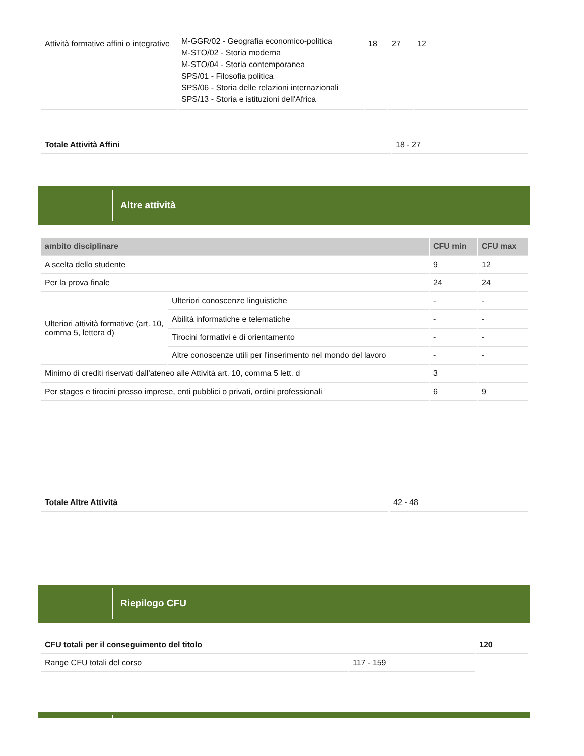| Attività formative affini o integrative | M-GGR/02 - Geografia economico-politica M-STO/02 - Storia moderna M-STO/04 - Storia contemporanea SPS/01 - Filosofia politica SPS/06 - Storia delle relazioni internazionali SPS/13 - Storia e istituzioni dell'Africa | 18 | 27 | 12 |
| Totale Attività Affini | 18 - 27 |
Altre attività
| ambito disciplinare | | CFU min | CFU max |
| --- | --- | --- | --- |
| A scelta dello studente | | 9 | 12 |
| Per la prova finale | | 24 | 24 |
| Ulteriori attività formative (art. 10, comma 5, lettera d) | Ulteriori conoscenze linguistiche | - | - |
| | Abilità informatiche e telematiche | - | - |
| | Tirocini formativi e di orientamento | - | - |
| | Altre conoscenze utili per l'inserimento nel mondo del lavoro | - | - |
| Minimo di crediti riservati dall'ateneo alle Attività art. 10, comma 5 lett. d | | 3 | |
| Per stages e tirocini presso imprese, enti pubblici o privati, ordini professionali | | 6 | 9 |
| Totale Altre Attività | 42 - 48 |
Riepilogo CFU
| CFU totali per il conseguimento del titolo | | 120 |
| Range CFU totali del corso | 117 - 159 | |